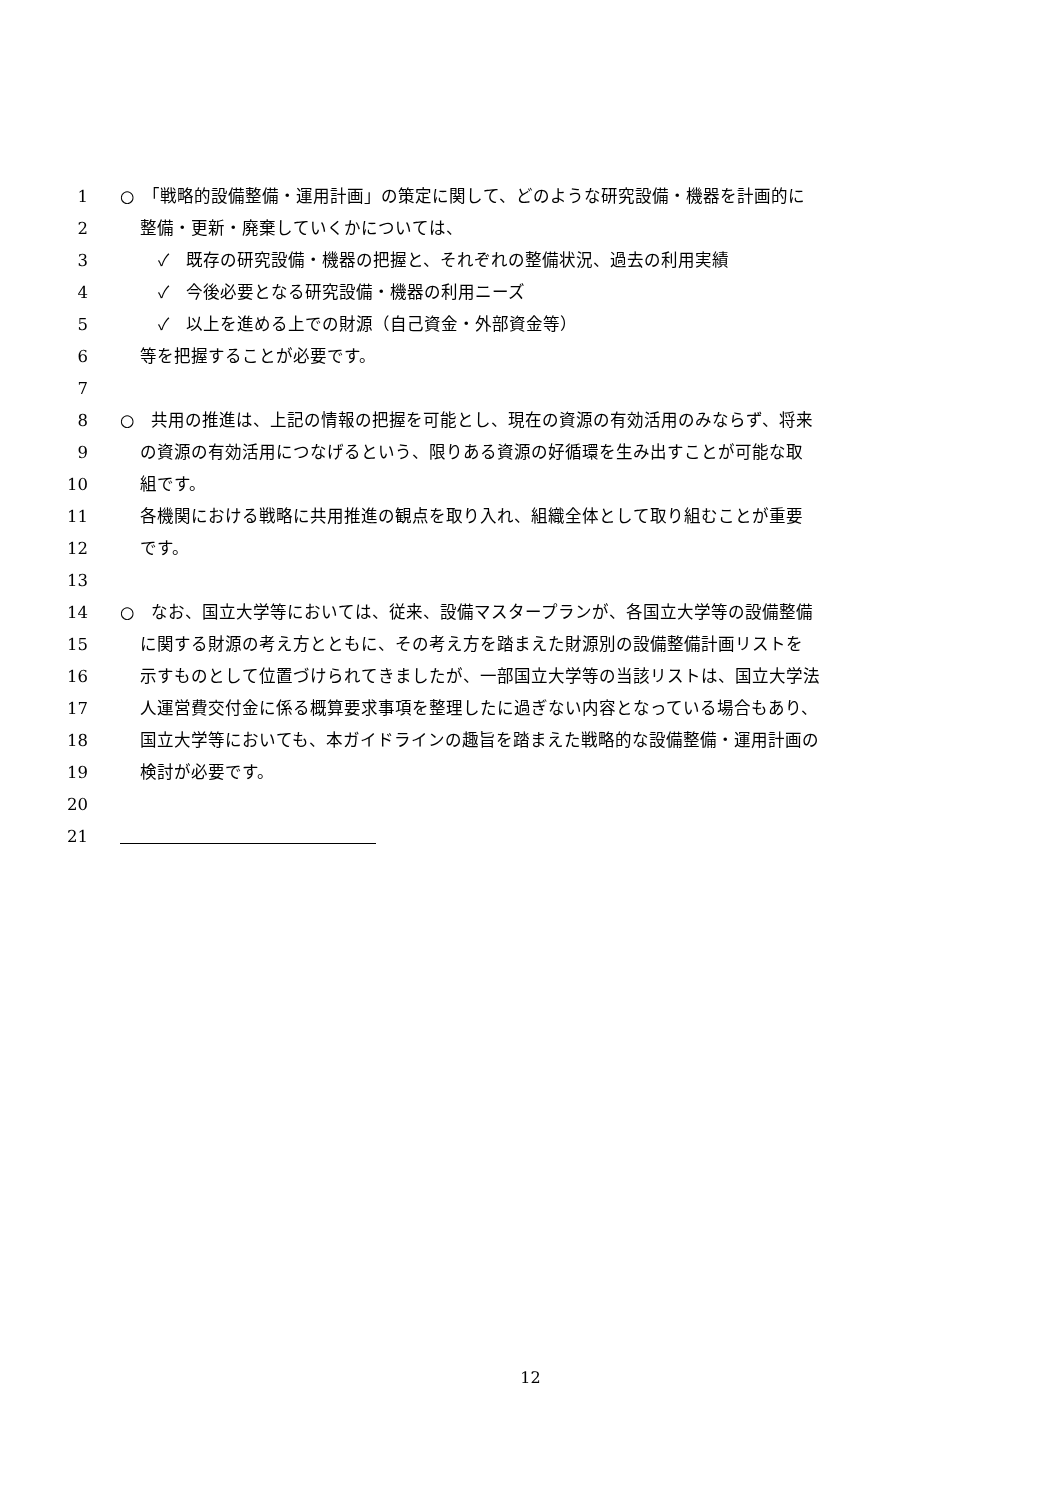1 ○　「戦略的設備整備・運用計画」の策定に関して、どのような研究設備・機器を計画的に
2 整備・更新・廃棄していくかについては、
3 ✓　既存の研究設備・機器の把握と、それぞれの整備状況、過去の利用実績
4 ✓　今後必要となる研究設備・機器の利用ニーズ
5 ✓　以上を進める上での財源（自己資金・外部資金等）
6 等を把握することが必要です。
7
8 ○　共用の推進は、上記の情報の把握を可能とし、現在の資源の有効活用のみならず、将来
9 の資源の有効活用につなげるという、限りある資源の好循環を生み出すことが可能な取
10 組です。
11 各機関における戦略に共用推進の観点を取り入れ、組織全体として取り組むことが重要
12 です。
13
14 ○　なお、国立大学等においては、従来、設備マスタープランが、各国立大学等の設備整備
15 に関する財源の考え方とともに、その考え方を踏まえた財源別の設備整備計画リストを
16 示すものとして位置づけられてきましたが、一部国立大学等の当該リストは、国立大学法
17 人運営費交付金に係る概算要求事項を整理したに過ぎない内容となっている場合もあり、
18 国立大学等においても、本ガイドラインの趣旨を踏まえた戦略的な設備整備・運用計画の
19 検討が必要です。
20
21
12